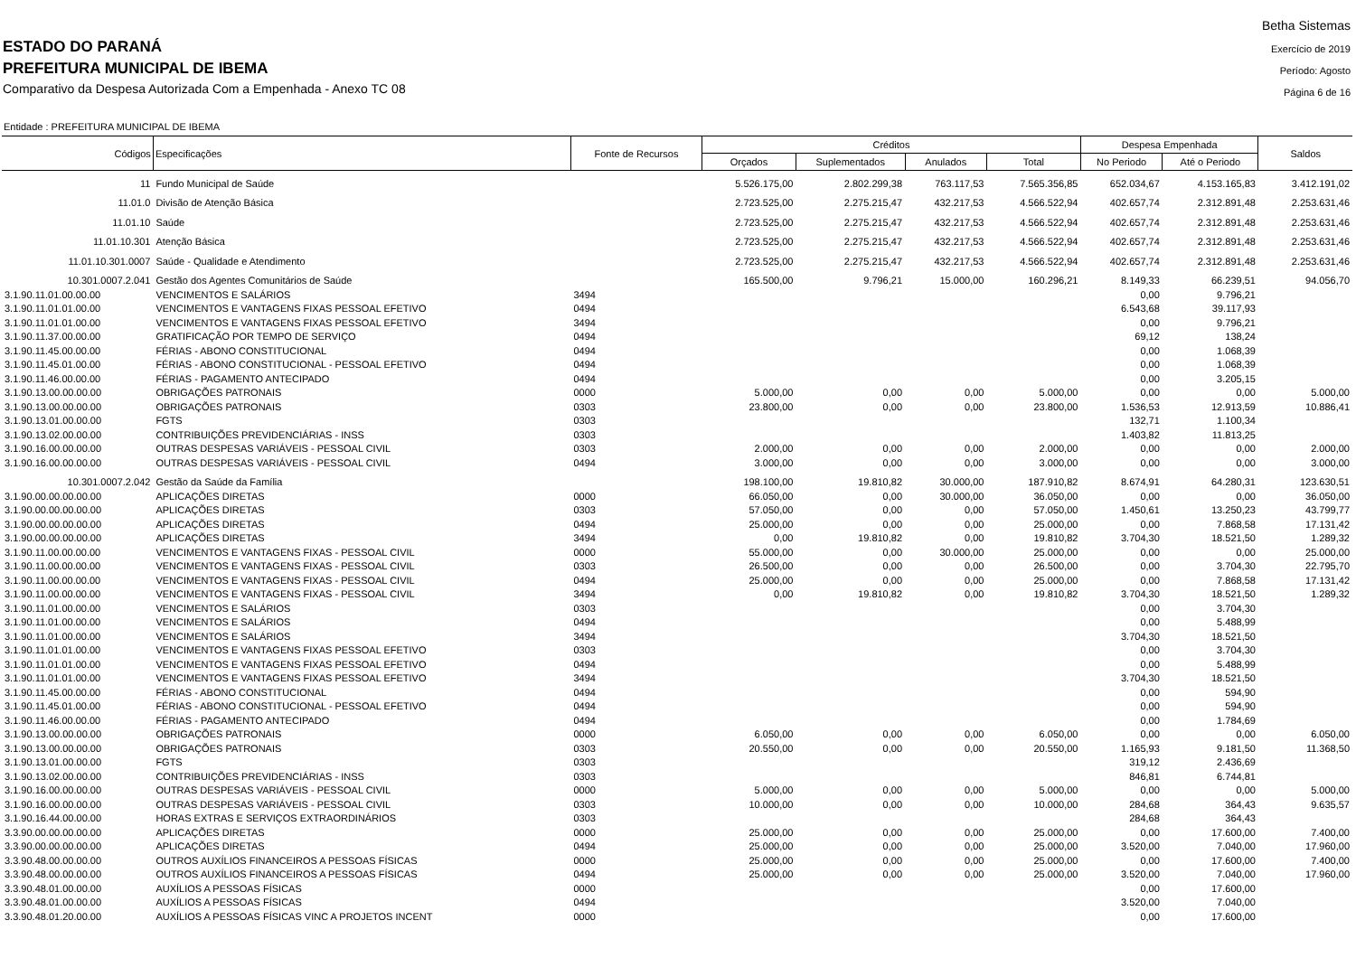ESTADO DO PARANÁ
PREFEITURA MUNICIPAL DE IBEMA
Comparativo da Despesa Autorizada Com a Empenhada - Anexo TC 08
Betha Sistemas
Exercício de 2019
Período: Agosto
Página 6 de 16
Entidade : PREFEITURA MUNICIPAL DE IBEMA
| Códigos | Especificações | Fonte de Recursos | Créditos | | | | Despesa Empenhada | | Saldos |
| --- | --- | --- | --- | --- | --- | --- | --- | --- | --- |
| | | | Orçados | Suplementados | Anulados | Total | No Periodo | Até o Periodo | |
| 11 | Fundo Municipal de Saúde | | 5.526.175,00 | 2.802.299,38 | 763.117,53 | 7.565.356,85 | 652.034,67 | 4.153.165,83 | 3.412.191,02 |
| 11.01.0 | Divisão de Atenção Básica | | 2.723.525,00 | 2.275.215,47 | 432.217,53 | 4.566.522,94 | 402.657,74 | 2.312.891,48 | 2.253.631,46 |
| 11.01.10 | Saúde | | 2.723.525,00 | 2.275.215,47 | 432.217,53 | 4.566.522,94 | 402.657,74 | 2.312.891,48 | 2.253.631,46 |
| 11.01.10.301 | Atenção Básica | | 2.723.525,00 | 2.275.215,47 | 432.217,53 | 4.566.522,94 | 402.657,74 | 2.312.891,48 | 2.253.631,46 |
| 11.01.10.301.0007 | Saúde - Qualidade e Atendimento | | 2.723.525,00 | 2.275.215,47 | 432.217,53 | 4.566.522,94 | 402.657,74 | 2.312.891,48 | 2.253.631,46 |
| 10.301.0007.2.041 | Gestão dos Agentes Comunitários de Saúde | | 165.500,00 | 9.796,21 | 15.000,00 | 160.296,21 | 8.149,33 | 66.239,51 | 94.056,70 |
| 3.1.90.11.01.00.00.00 | VENCIMENTOS E SALÁRIOS | 3494 | | | | | 0,00 | 9.796,21 | |
| 3.1.90.11.01.01.00.00 | VENCIMENTOS E VANTAGENS FIXAS PESSOAL EFETIVO | 0494 | | | | | 6.543,68 | 39.117,93 | |
| 3.1.90.11.01.01.00.00 | VENCIMENTOS E VANTAGENS FIXAS PESSOAL EFETIVO | 3494 | | | | | 0,00 | 9.796,21 | |
| 3.1.90.11.37.00.00.00 | GRATIFICAÇÃO POR TEMPO DE SERVIÇO | 0494 | | | | | 69,12 | 138,24 | |
| 3.1.90.11.45.00.00.00 | FÉRIAS - ABONO CONSTITUCIONAL | 0494 | | | | | 0,00 | 1.068,39 | |
| 3.1.90.11.45.01.00.00 | FÉRIAS - ABONO CONSTITUCIONAL - PESSOAL EFETIVO | 0494 | | | | | 0,00 | 1.068,39 | |
| 3.1.90.11.46.00.00.00 | FÉRIAS - PAGAMENTO ANTECIPADO | 0494 | | | | | 0,00 | 3.205,15 | |
| 3.1.90.13.00.00.00.00 | OBRIGAÇÕES PATRONAIS | 0000 | 5.000,00 | 0,00 | 0,00 | 5.000,00 | 0,00 | 0,00 | 5.000,00 |
| 3.1.90.13.00.00.00.00 | OBRIGAÇÕES PATRONAIS | 0303 | 23.800,00 | 0,00 | 0,00 | 23.800,00 | 1.536,53 | 12.913,59 | 10.886,41 |
| 3.1.90.13.01.00.00.00 | FGTS | 0303 | | | | | 132,71 | 1.100,34 | |
| 3.1.90.13.02.00.00.00 | CONTRIBUIÇÕES PREVIDENCIÁRIAS - INSS | 0303 | | | | | 1.403,82 | 11.813,25 | |
| 3.1.90.16.00.00.00.00 | OUTRAS DESPESAS VARIÁVEIS - PESSOAL CIVIL | 0303 | 2.000,00 | 0,00 | 0,00 | 2.000,00 | 0,00 | 0,00 | 2.000,00 |
| 3.1.90.16.00.00.00.00 | OUTRAS DESPESAS VARIÁVEIS - PESSOAL CIVIL | 0494 | 3.000,00 | 0,00 | 0,00 | 3.000,00 | 0,00 | 0,00 | 3.000,00 |
| 10.301.0007.2.042 | Gestão da Saúde da Família | | 198.100,00 | 19.810,82 | 30.000,00 | 187.910,82 | 8.674,91 | 64.280,31 | 123.630,51 |
| 3.1.90.00.00.00.00.00 | APLICAÇÕES DIRETAS | 0000 | 66.050,00 | 0,00 | 30.000,00 | 36.050,00 | 0,00 | 0,00 | 36.050,00 |
| 3.1.90.00.00.00.00.00 | APLICAÇÕES DIRETAS | 0303 | 57.050,00 | 0,00 | 0,00 | 57.050,00 | 1.450,61 | 13.250,23 | 43.799,77 |
| 3.1.90.00.00.00.00.00 | APLICAÇÕES DIRETAS | 0494 | 25.000,00 | 0,00 | 0,00 | 25.000,00 | 0,00 | 7.868,58 | 17.131,42 |
| 3.1.90.00.00.00.00.00 | APLICAÇÕES DIRETAS | 3494 | 0,00 | 19.810,82 | 0,00 | 19.810,82 | 3.704,30 | 18.521,50 | 1.289,32 |
| 3.1.90.11.00.00.00.00 | VENCIMENTOS E VANTAGENS FIXAS - PESSOAL CIVIL | 0000 | 55.000,00 | 0,00 | 30.000,00 | 25.000,00 | 0,00 | 0,00 | 25.000,00 |
| 3.1.90.11.00.00.00.00 | VENCIMENTOS E VANTAGENS FIXAS - PESSOAL CIVIL | 0303 | 26.500,00 | 0,00 | 0,00 | 26.500,00 | 0,00 | 3.704,30 | 22.795,70 |
| 3.1.90.11.00.00.00.00 | VENCIMENTOS E VANTAGENS FIXAS - PESSOAL CIVIL | 0494 | 25.000,00 | 0,00 | 0,00 | 25.000,00 | 0,00 | 7.868,58 | 17.131,42 |
| 3.1.90.11.00.00.00.00 | VENCIMENTOS E VANTAGENS FIXAS - PESSOAL CIVIL | 3494 | 0,00 | 19.810,82 | 0,00 | 19.810,82 | 3.704,30 | 18.521,50 | 1.289,32 |
| 3.1.90.11.01.00.00.00 | VENCIMENTOS E SALÁRIOS | 0303 | | | | | 0,00 | 3.704,30 | |
| 3.1.90.11.01.00.00.00 | VENCIMENTOS E SALÁRIOS | 0494 | | | | | 0,00 | 5.488,99 | |
| 3.1.90.11.01.00.00.00 | VENCIMENTOS E SALÁRIOS | 3494 | | | | | 3.704,30 | 18.521,50 | |
| 3.1.90.11.01.01.00.00 | VENCIMENTOS E VANTAGENS FIXAS PESSOAL EFETIVO | 0303 | | | | | 0,00 | 3.704,30 | |
| 3.1.90.11.01.01.00.00 | VENCIMENTOS E VANTAGENS FIXAS PESSOAL EFETIVO | 0494 | | | | | 0,00 | 5.488,99 | |
| 3.1.90.11.01.01.00.00 | VENCIMENTOS E VANTAGENS FIXAS PESSOAL EFETIVO | 3494 | | | | | 3.704,30 | 18.521,50 | |
| 3.1.90.11.45.00.00.00 | FÉRIAS - ABONO CONSTITUCIONAL | 0494 | | | | | 0,00 | 594,90 | |
| 3.1.90.11.45.01.00.00 | FÉRIAS - ABONO CONSTITUCIONAL - PESSOAL EFETIVO | 0494 | | | | | 0,00 | 594,90 | |
| 3.1.90.11.46.00.00.00 | FÉRIAS - PAGAMENTO ANTECIPADO | 0494 | | | | | 0,00 | 1.784,69 | |
| 3.1.90.13.00.00.00.00 | OBRIGAÇÕES PATRONAIS | 0000 | 6.050,00 | 0,00 | 0,00 | 6.050,00 | 0,00 | 0,00 | 6.050,00 |
| 3.1.90.13.00.00.00.00 | OBRIGAÇÕES PATRONAIS | 0303 | 20.550,00 | 0,00 | 0,00 | 20.550,00 | 1.165,93 | 9.181,50 | 11.368,50 |
| 3.1.90.13.01.00.00.00 | FGTS | 0303 | | | | | 319,12 | 2.436,69 | |
| 3.1.90.13.02.00.00.00 | CONTRIBUIÇÕES PREVIDENCIÁRIAS - INSS | 0303 | | | | | 846,81 | 6.744,81 | |
| 3.1.90.16.00.00.00.00 | OUTRAS DESPESAS VARIÁVEIS - PESSOAL CIVIL | 0000 | 5.000,00 | 0,00 | 0,00 | 5.000,00 | 0,00 | 0,00 | 5.000,00 |
| 3.1.90.16.00.00.00.00 | OUTRAS DESPESAS VARIÁVEIS - PESSOAL CIVIL | 0303 | 10.000,00 | 0,00 | 0,00 | 10.000,00 | 284,68 | 364,43 | 9.635,57 |
| 3.1.90.16.44.00.00.00 | HORAS EXTRAS E SERVIÇOS EXTRAORDINÁRIOS | 0303 | | | | | 284,68 | 364,43 | |
| 3.3.90.00.00.00.00.00 | APLICAÇÕES DIRETAS | 0000 | 25.000,00 | 0,00 | 0,00 | 25.000,00 | 0,00 | 17.600,00 | 7.400,00 |
| 3.3.90.00.00.00.00.00 | APLICAÇÕES DIRETAS | 0494 | 25.000,00 | 0,00 | 0,00 | 25.000,00 | 3.520,00 | 7.040,00 | 17.960,00 |
| 3.3.90.48.00.00.00.00 | OUTROS AUXÍLIOS FINANCEIROS A PESSOAS FÍSICAS | 0000 | 25.000,00 | 0,00 | 0,00 | 25.000,00 | 0,00 | 17.600,00 | 7.400,00 |
| 3.3.90.48.00.00.00.00 | OUTROS AUXÍLIOS FINANCEIROS A PESSOAS FÍSICAS | 0494 | 25.000,00 | 0,00 | 0,00 | 25.000,00 | 3.520,00 | 7.040,00 | 17.960,00 |
| 3.3.90.48.01.00.00.00 | AUXÍLIOS A PESSOAS FÍSICAS | 0000 | | | | | 0,00 | 17.600,00 | |
| 3.3.90.48.01.00.00.00 | AUXÍLIOS A PESSOAS FÍSICAS | 0494 | | | | | 3.520,00 | 7.040,00 | |
| 3.3.90.48.01.20.00.00 | AUXÍLIOS A PESSOAS FÍSICAS VINC A PROJETOS INCENT | 0000 | | | | | 0,00 | 17.600,00 | |